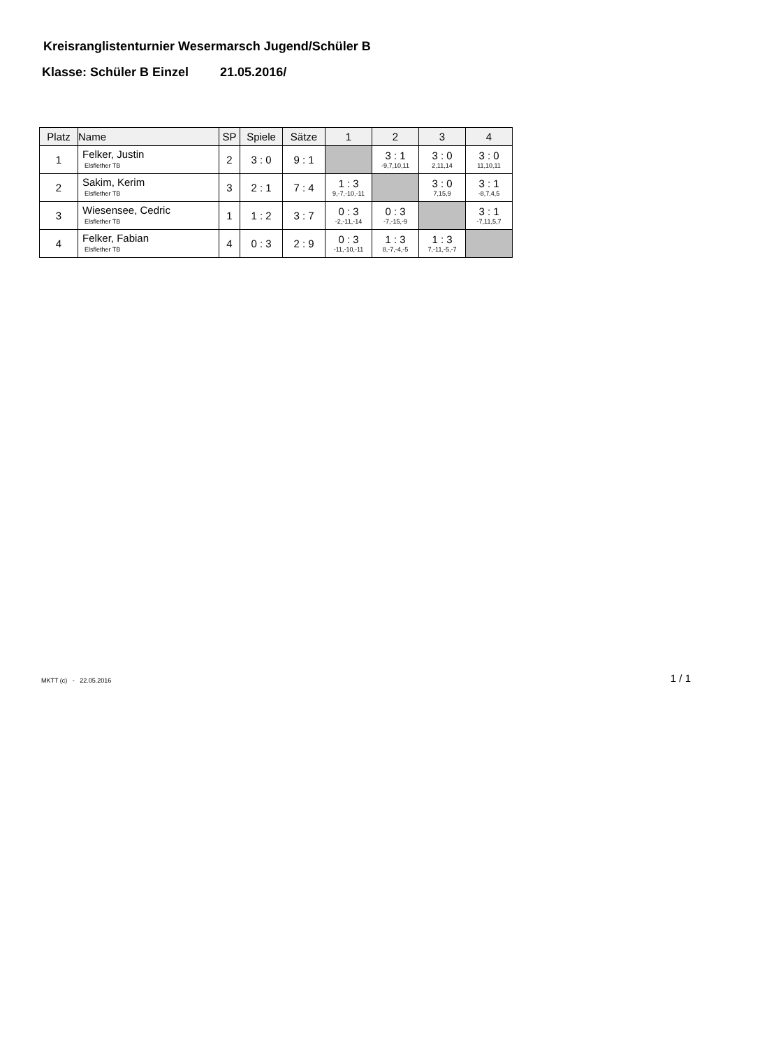Kreisranglistenturnier Wesermarsch Jugend/Schüler B
Klasse: Schüler B Einzel 21.05.2016/
| Platz | Name | SP | Spiele | Sätze | 1 | 2 | 3 | 4 |
| --- | --- | --- | --- | --- | --- | --- | --- | --- |
| 1 | Felker, Justin Elsflether TB | 2 | 3 : 0 | 9 : 1 | | 3 : 1 -9,7,10,11 | 3 : 0 2,11,14 | 3 : 0 11,10,11 |
| 2 | Sakim, Kerim Elsflether TB | 3 | 2 : 1 | 7 : 4 | 1 : 3 9,-7,-10,-11 | | 3 : 0 7,15,9 | 3 : 1 -8,7,4,5 |
| 3 | Wiesensee, Cedric Elsflether TB | 1 | 1 : 2 | 3 : 7 | 0 : 3 -2,-11,-14 | 0 : 3 -7,-15,-9 | | 3 : 1 -7,11,5,7 |
| 4 | Felker, Fabian Elsflether TB | 4 | 0 : 3 | 2 : 9 | 0 : 3 -11,-10,-11 | 1 : 3 8,-7,-4,-5 | 1 : 3 7,-11,-5,-7 | |
MKTT (c) - 22.05.2016
1 / 1